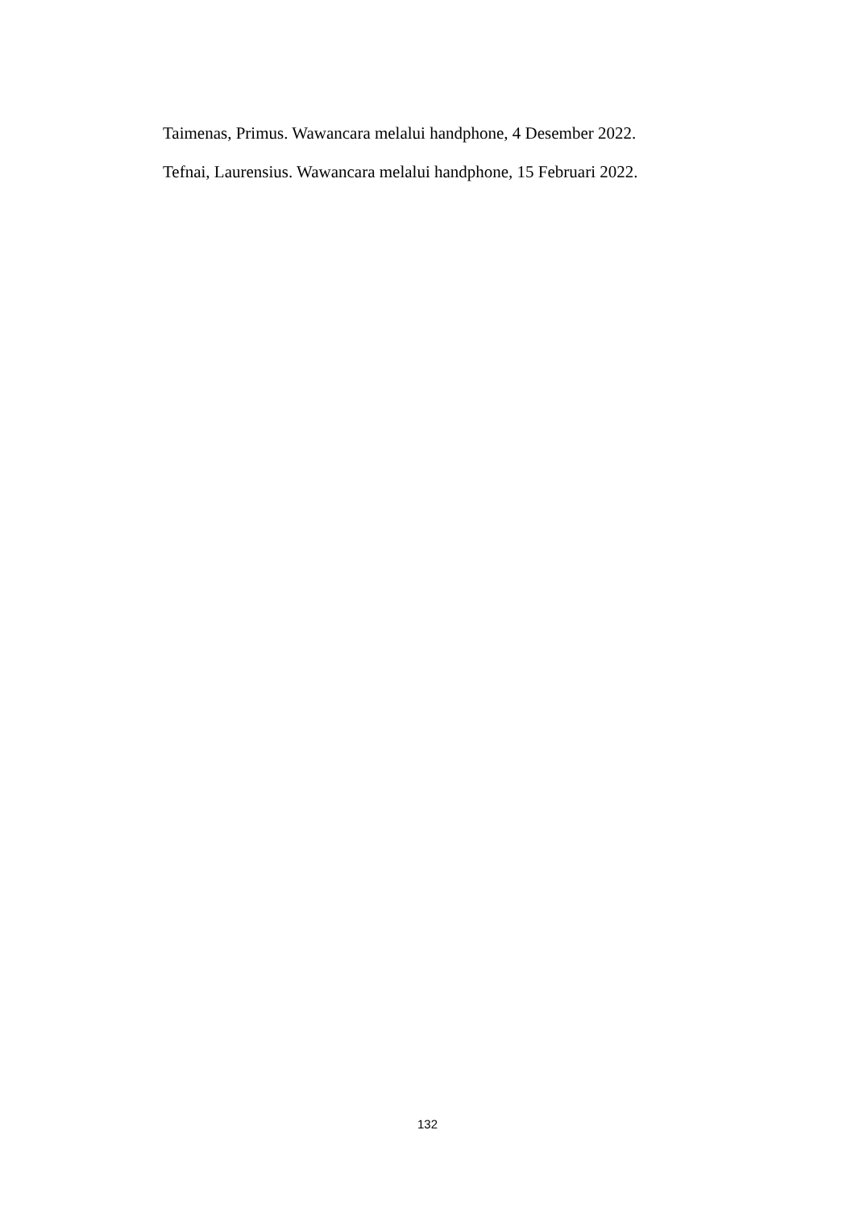Taimenas, Primus. Wawancara melalui handphone, 4 Desember 2022.
Tefnai, Laurensius. Wawancara melalui handphone, 15 Februari 2022.
132